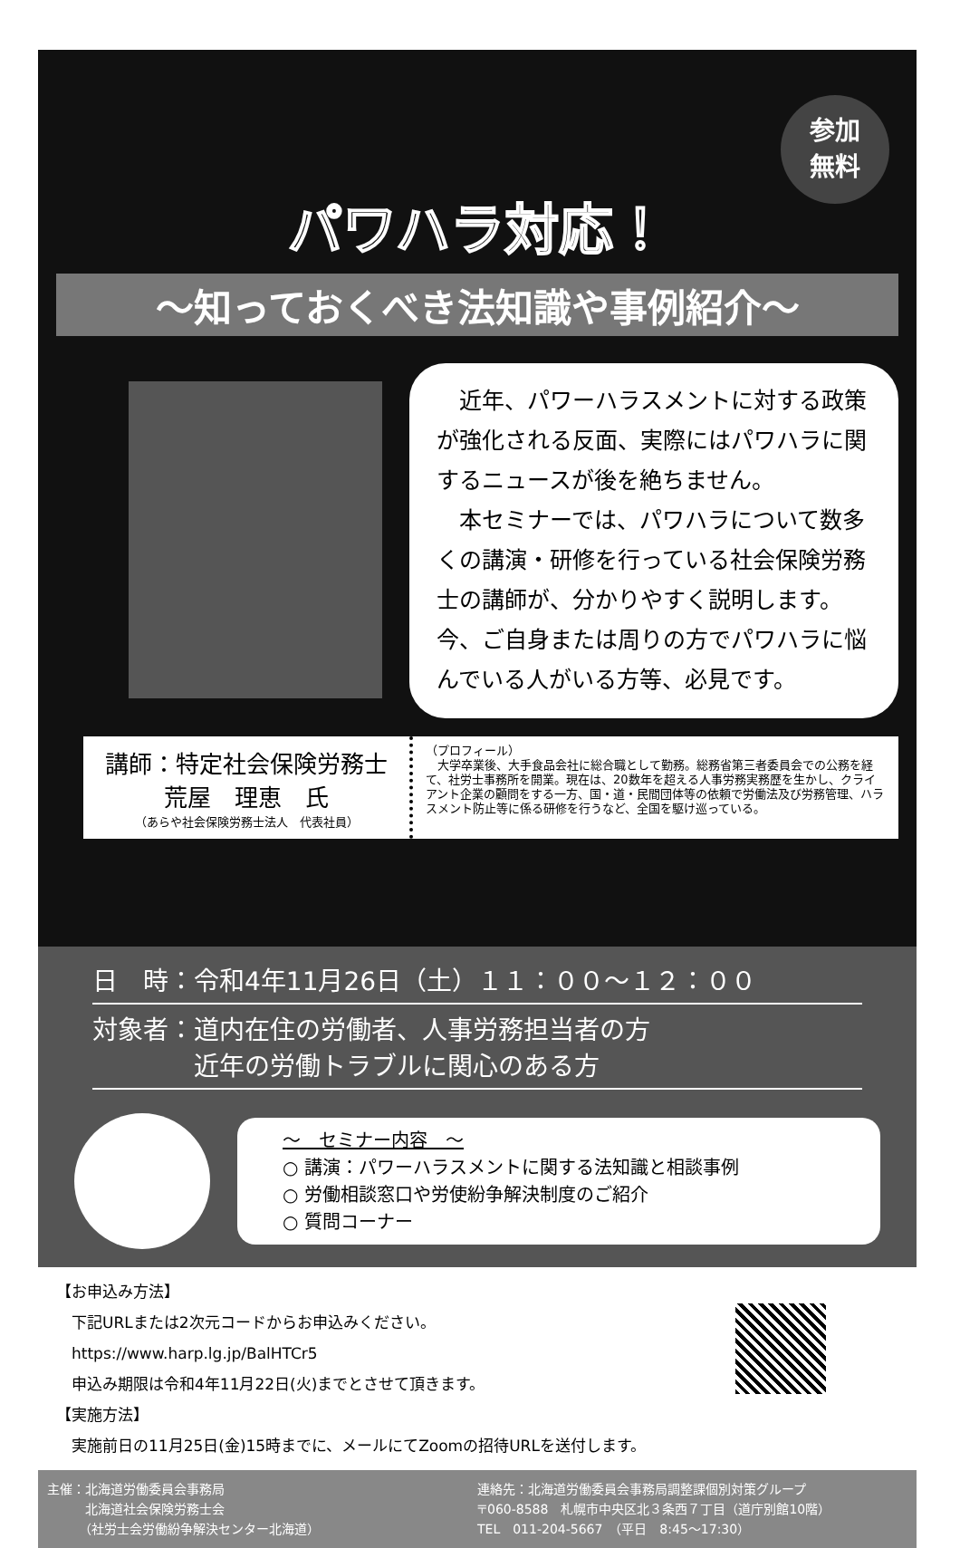参加
無料
パワハラ対応！
～知っておくべき法知識や事例紹介～
　近年、パワーハラスメントに対する政策が強化される反面、実際にはパワハラに関するニュースが後を絶ちません。
　本セミナーでは、パワハラについて数多くの講演・研修を行っている社会保険労務士の講師が、分かりやすく説明します。今、ご自身または周りの方でパワハラに悩んでいる人がいる方等、必見です。
講師：特定社会保険労務士
荒屋　理恵　氏
（あらや社会保険労務士法人　代表社員）
（プロフィール）
　大学卒業後、大手食品会社に総合職として勤務。総務省第三者委員会での公務を経て、社労士事務所を開業。現在は、20数年を超える人事労務実務歴を生かし、クライアント企業の顧問をする一方、国・道・民間団体等の依頼で労働法及び労務管理、ハラスメント防止等に係る研修を行うなど、全国を駆け巡っている。
日　時：令和4年11月26日（土）１１：００～１２：００
対象者：道内在住の労働者、人事労務担当者の方
　　　　近年の労働トラブルに関心のある方
～　セミナー内容　～
○ 講演：パワーハラスメントに関する法知識と相談事例
○ 労働相談窓口や労使紛争解決制度のご紹介
○ 質問コーナー
【お申込み方法】
　下記URLまたは2次元コードからお申込みください。
　https://www.harp.lg.jp/BalHTCr5
　申込み期限は令和4年11月22日(火)までとさせて頂きます。
【実施方法】
　実施前日の11月25日(金)15時までに、メールにてZoomの招待URLを送付します。
主催：北海道労働委員会事務局
　　　北海道社会保険労務士会
　　　（社労士会労働紛争解決センター北海道）
連絡先：北海道労働委員会事務局調整課個別対策グループ
〒060-8588　札幌市中央区北３条西７丁目（道庁別館10階）
TEL　011-204-5667　（平日　8:45～17:30）